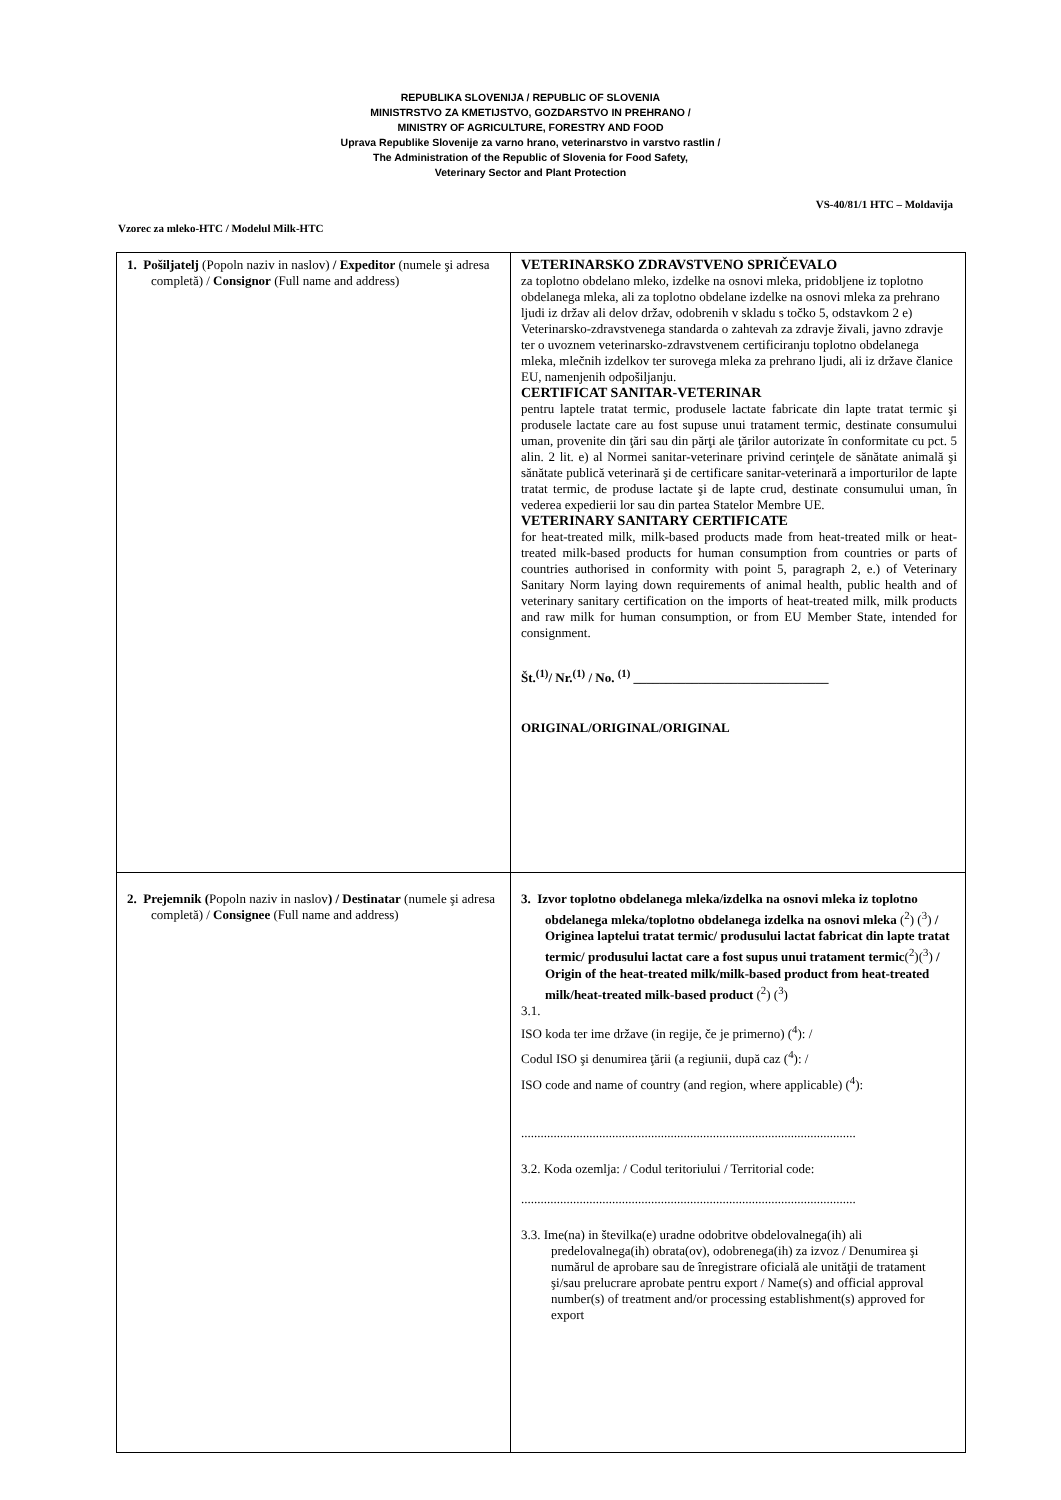REPUBLIKA SLOVENIJA / REPUBLIC OF SLOVENIA
MINISTRSTVO ZA KMETIJSTVO, GOZDARSTVO IN PREHRANO /
MINISTRY OF AGRICULTURE, FORESTRY AND FOOD
Uprava Republike Slovenije za varno hrano, veterinarstvo in varstvo rastlin /
The Administration of the Republic of Slovenia for Food Safety,
Veterinary Sector and Plant Protection
Vzorec za mleko-HTC / Modelul Milk-HTC VS-40/81/1 HTC – Moldavija
| 1. Pošiljatelj (Popoln naziv in naslov) / Expeditor (numele şi adresa completă) / Consignor (Full name and address) | VETERINARSKO ZDRAVSTVENO SPRIČEVALO za toplotno obdelano mleko, izdelke na osnovi mleka, pridobljene iz toplotno obdelanega mleka, ali za toplotno obdelane izdelke na osnovi mleka za prehrano ljudi iz držav ali delov držav, odobrenih v skladu s točko 5, odstavkom 2 e) Veterinarsko-zdravstvenega standarda o zahtevah za zdravje živali, javno zdravje ter o uvoznem veterinarsko-zdravstvenem certificiranju toplotno obdelanega mleka, mlečnih izdelkov ter surovega mleka za prehrano ljudi, ali iz države članice EU, namenjenih odpošiljanju. CERTIFICAT SANITAR-VETERINAR pentru laptele tratat termic, produsele lactate fabricate din lapte tratat termic şi produsele lactate care au fost supuse unui tratament termic, destinate consumului uman, provenite din ţări sau din părţi ale ţărilor autorizate în conformitate cu pct. 5 alin. 2 lit. e) al Normei sanitar-veterinare privind cerinţele de sănătate animală şi sănătate publică veterinară şi de certificare sanitar-veterinară a importurilor de lapte tratat termic, de produse lactate şi de lapte crud, destinate consumului uman, în vederea expedierii lor sau din partea Statelor Membre UE. VETERINARY SANITARY CERTIFICATE for heat-treated milk, milk-based products made from heat-treated milk or heat-treated milk-based products for human consumption from countries or parts of countries authorised in conformity with point 5, paragraph 2, e.) of Veterinary Sanitary Norm laying down requirements of animal health, public health and of veterinary sanitary certification on the imports of heat-treated milk, milk products and raw milk for human consumption, or from EU Member State, intended for consignment. Št.<sup>(1)</sup>/ Nr.<sup>(1)</sup> / No. <sup>(1)</sup> ______________________________ ORIGINAL/ORIGINAL/ORIGINAL |
| 2. Prejemnik ( Popoln naziv in naslov ) / Destinatar (numele şi adresa completă) / Consignee (Full name and address) | 3. Izvor toplotno obdelanega mleka/izdelka na osnovi mleka iz toplotno obdelanega mleka/toplotno obdelanega izdelka na osnovi mleka (<sup>2</sup>) (<sup>3</sup>) / Originea laptelui tratat termic/ produsului lactat fabricat din lapte tratat termic/ produsului lactat care a fost supus unui tratament termic (<sup>2</sup>)(<sup>3</sup>) / Origin of the heat-treated milk/milk-based product from heat-treated milk/heat-treated milk-based product (<sup>2</sup>) (<sup>3</sup>) 3.1. ISO koda ter ime države (in regije, če je primerno) (<sup>4</sup>): / Codul ISO şi denumirea ţării (a regiunii, după caz (<sup>4</sup>): / ISO code and name of country (and region, where applicable) (<sup>4</sup>): ....................................................................................................... 3.2. Koda ozemlja: / Codul teritoriului / Territorial code: ....................................................................................................... 3.3. Ime(na) in številka(e) uradne odobritve obdelovalnega(ih) ali predelovalnega(ih) obrata(ov), odobrenega(ih) za izvoz / Denumirea şi numărul de aprobare sau de înregistrare oficială ale unităţii de tratament şi/sau prelucrare aprobate pentru export / Name(s) and official approval number(s) of treatment and/or processing establishment(s) approved for export |